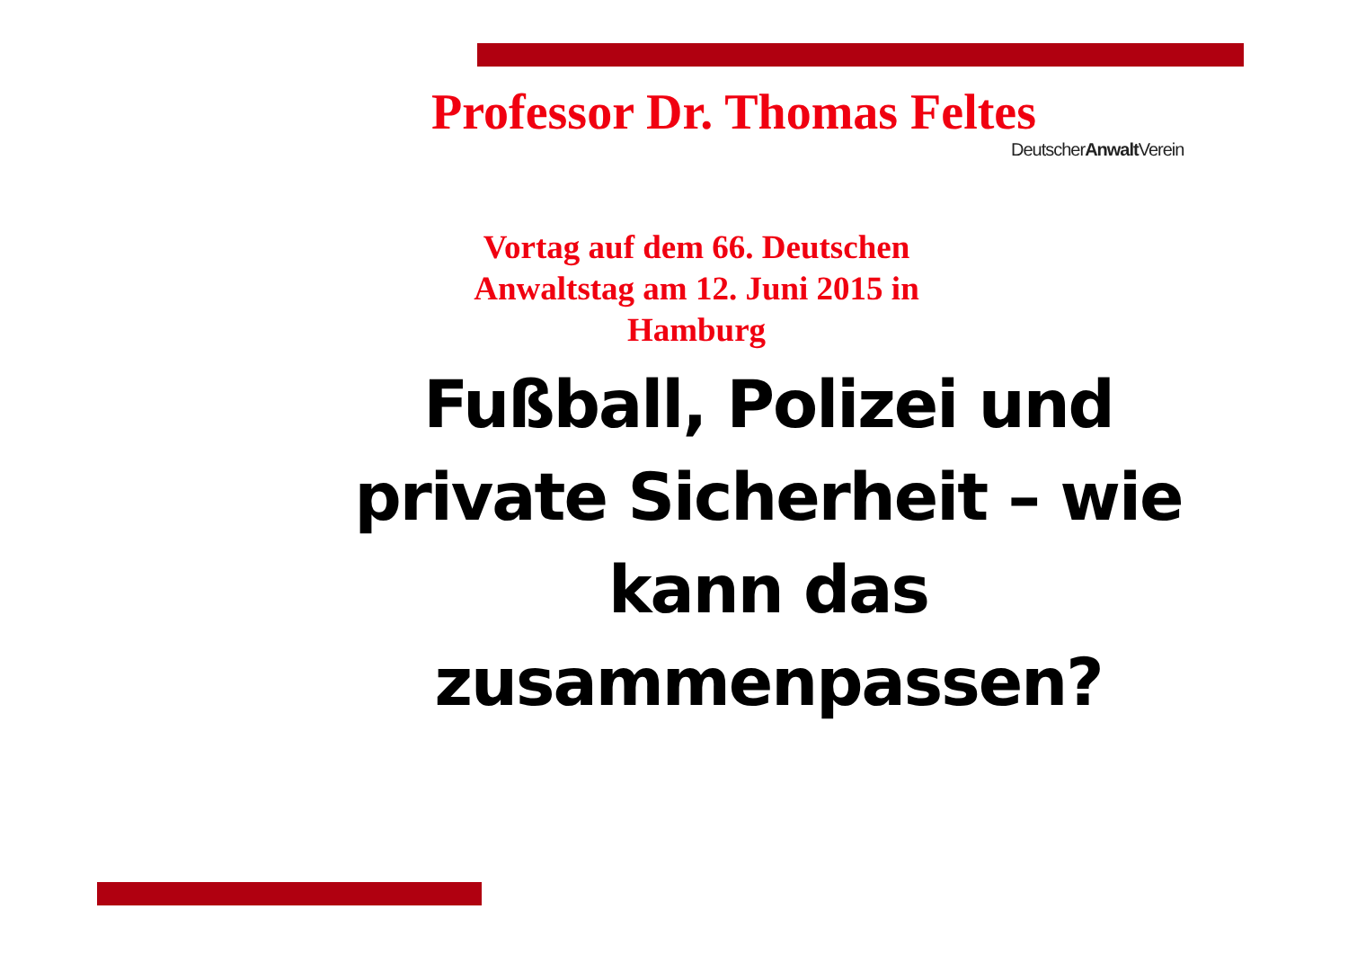Professor Dr. Thomas Feltes
DeutscherAnwalt Verein
Vortag auf dem 66. Deutschen Anwaltstag am 12. Juni 2015 in Hamburg
Fußball, Polizei und private Sicherheit – wie kann das zusammenpassen?